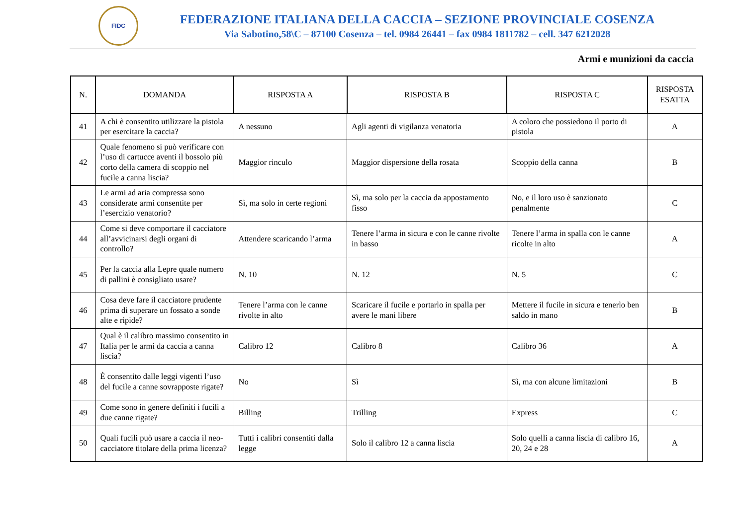FIDC
FEDERAZIONE ITALIANA DELLA CACCIA – SEZIONE PROVINCIALE COSENZA
Via Sabotino,58\C – 87100 Cosenza – tel. 0984 26441 – fax 0984 1811782 – cell. 347 6212028
Armi e munizioni da caccia
| N. | DOMANDA | RISPOSTA A | RISPOSTA B | RISPOSTA C | RISPOSTA ESATTA |
| --- | --- | --- | --- | --- | --- |
| 41 | A chi è consentito utilizzare la pistola per esercitare la caccia? | A nessuno | Agli agenti di vigilanza venatoria | A coloro che possiedono il porto di pistola | A |
| 42 | Quale fenomeno si può verificare con l’uso di cartucce aventi il bossolo più corto della camera di scoppio nel fucile a canna liscia? | Maggior rinculo | Maggior dispersione della rosata | Scoppio della canna | B |
| 43 | Le armi ad aria compressa sono considerate armi consentite per l’esercizio venatorio? | Sì, ma solo in certe regioni | Sì, ma solo per la caccia da appostamento fisso | No, e il loro uso è sanzionato penalmente | C |
| 44 | Come si deve comportare il cacciatore all’avvicinarsi degli organi di controllo? | Attendere scaricando l’arma | Tenere l’arma in sicura e con le canne rivolte in basso | Tenere l’arma in spalla con le canne ricolte in alto | A |
| 45 | Per la caccia alla Lepre quale numero di pallini è consigliato usare? | N. 10 | N. 12 | N. 5 | C |
| 46 | Cosa deve fare il cacciatore prudente prima di superare un fossato a sonde alte e ripide? | Tenere l’arma con le canne rivolte in alto | Scaricare il fucile e portarlo in spalla per avere le mani libere | Mettere il fucile in sicura e tenerlo ben saldo in mano | B |
| 47 | Qual è il calibro massimo consentito in Italia per le armi da caccia a canna liscia? | Calibro 12 | Calibro 8 | Calibro 36 | A |
| 48 | È consentito dalle leggi vigenti l’uso del fucile a canne sovrapposte rigate? | No | Sì | Sì, ma con alcune limitazioni | B |
| 49 | Come sono in genere definiti i fucili a due canne rigate? | Billing | Trilling | Express | C |
| 50 | Quali fucili può usare a caccia il neo-cacciatore titolare della prima licenza? | Tutti i calibri consentiti dalla legge | Solo il calibro 12 a canna liscia | Solo quelli a canna liscia di calibro 16, 20, 24 e 28 | A |